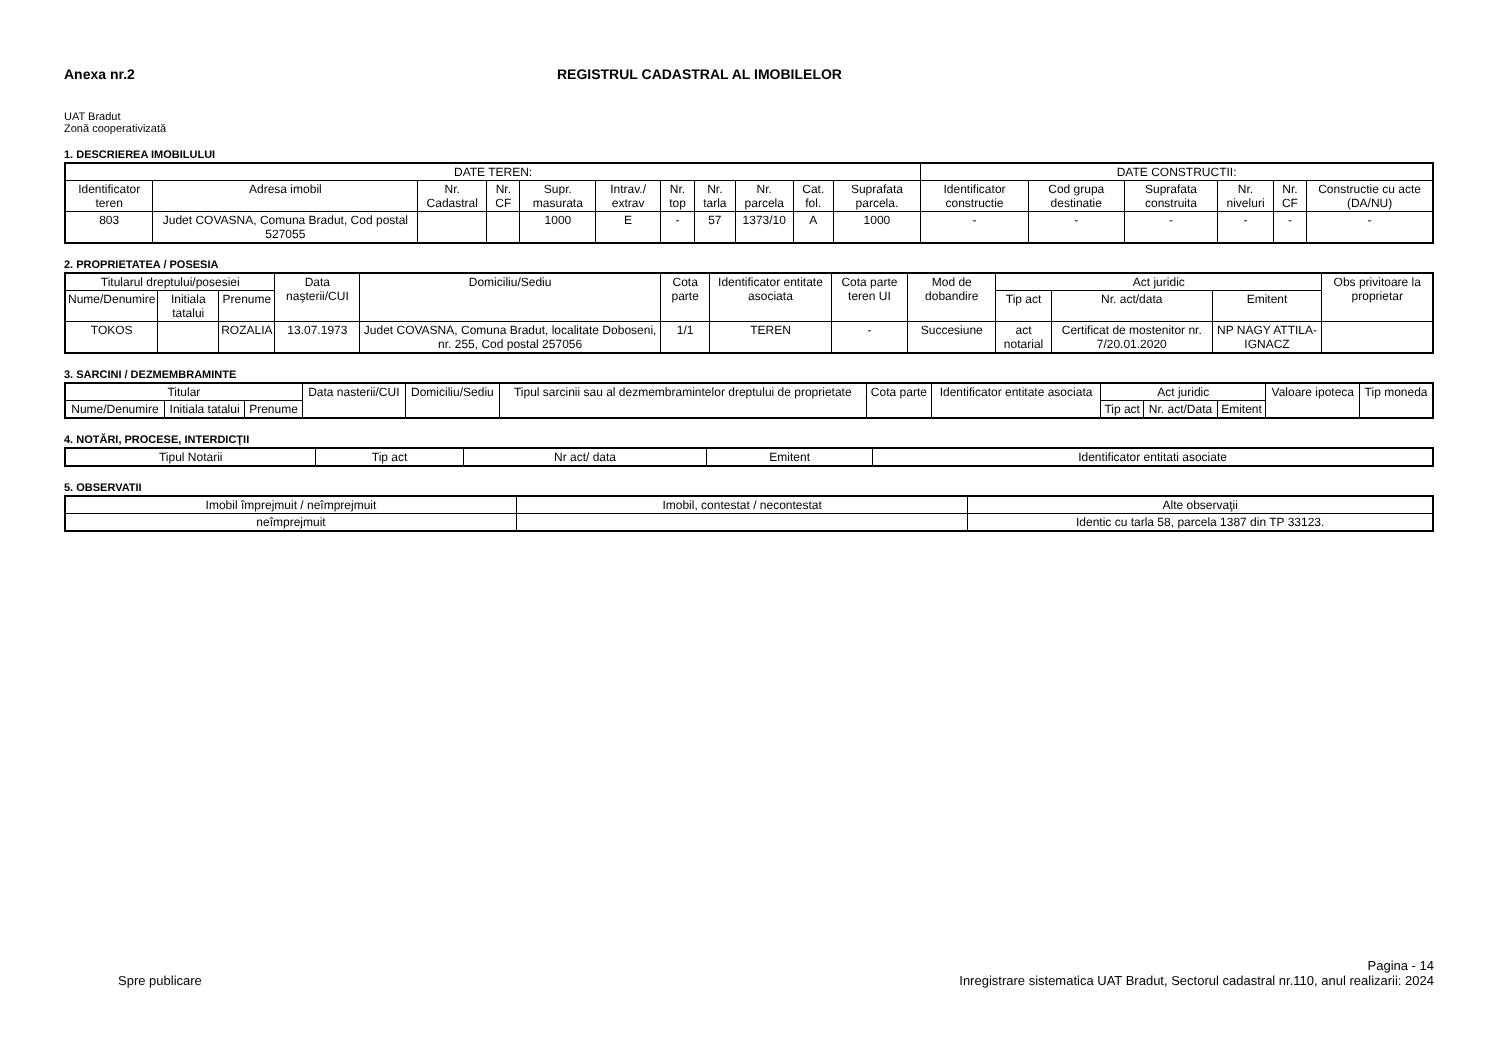Anexa nr.2 REGISTRUL CADASTRAL AL IMOBILELOR
UAT Bradut
Zonă cooperativizată
1. DESCRIEREA IMOBILULUI
| DATE TEREN: | | | | | | | | | | | DATE CONSTRUCTII: | | | | | |
| --- | --- | --- | --- | --- | --- | --- | --- | --- | --- | --- | --- | --- | --- | --- | --- | --- |
| Identificator teren | Adresa imobil | Nr. Cadastral | Nr. CF | Supr. masurata | Intrav./ extrav | Nr. top | Nr. tarla | Nr. parcela | Cat. fol. | Suprafata parcela. | Identificator constructie | Cod grupa destinatie | Suprafata construita | Nr. niveluri | Nr. CF | Constructie cu acte (DA/NU) |
| 803 | Judet COVASNA, Comuna Bradut, Cod postal 527055 | | | 1000 | E | - | 57 | 1373/10 | A | 1000 | - | - | - | - | - | - |
2. PROPRIETATEA / POSESIA
| Titularul dreptului/posesiei | | | Data naşterii/CUI | Domiciliu/Sediu | Cota parte | Identificator entitate asociata | Cota parte teren UI | Mod de dobandire | Act juridic | | | Obs privitoare la proprietar |
| --- | --- | --- | --- | --- | --- | --- | --- | --- | --- | --- | --- | --- |
| Nume/Denumire | Initiala tatalui | Prenume | | | | | | | Tip act | Nr. act/data | Emitent | |
| TOKOS | | ROZALIA | 13.07.1973 | Judet COVASNA, Comuna Bradut, localitate Doboseni, nr. 255, Cod postal 257056 | 1/1 | TEREN | - | Succesiune | act notarial | Certificat de mostenitor nr. 7/20.01.2020 | NP NAGY ATTILA-IGNACZ | |
3. SARCINI / DEZMEMBRAMINTE
| Titular | | | Data nasterii/CUI | Domiciliu/Sediu | Tipul sarcinii sau al dezmembramintelor dreptului de proprietate | Cota parte | Identificator entitate asociata | Act juridic | | | Valoare ipoteca | Tip moneda |
| --- | --- | --- | --- | --- | --- | --- | --- | --- | --- | --- | --- | --- |
| Nume/Denumire | Initiala tatalui | Prenume | | | | | | Tip act | Nr. act/Data | Emitent | | |
4. NOTĂRI, PROCESE, INTERDICŢII
| Tipul Notarii | Tip act | Nr act/ data | Emitent | Identificator entitati asociate |
| --- | --- | --- | --- | --- |
5. OBSERVATII
| Imobil împrejmuit / neîmprejmuit | Imobil, contestat / necontestat | Alte observaţii |
| --- | --- | --- |
| neîmprejmuit | | Identic cu tarla 58, parcela 1387 din TP 33123. |
Spre publicare
Pagina - 14
Inregistrare sistematica UAT Bradut, Sectorul cadastral nr.110, anul realizarii: 2024